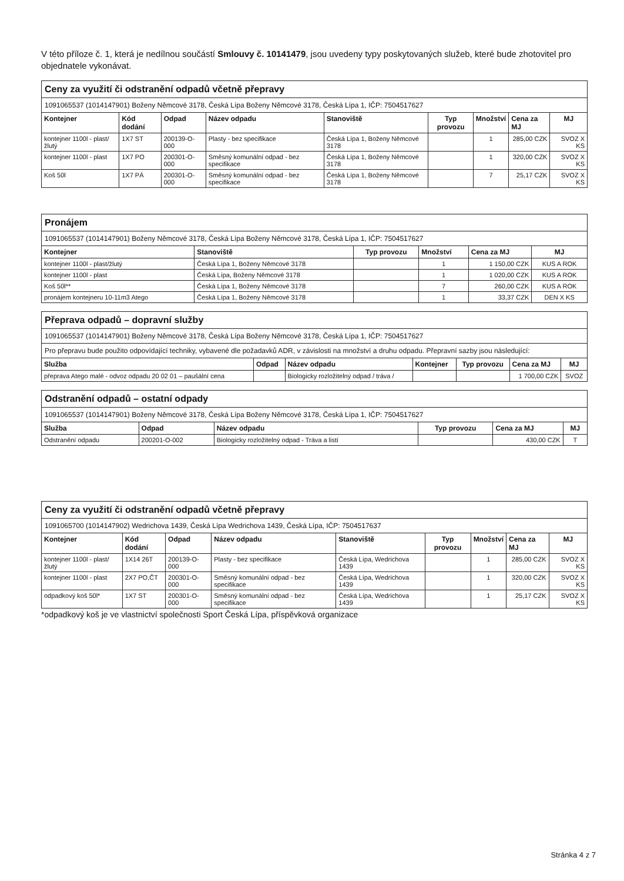V této příloze č. 1, která je nedílnou součástí Smlouvy č. 10141479, jsou uvedeny typy poskytovaných služeb, které bude zhotovitel pro objednatele vykonávat.
| Ceny za využití či odstranění odpadů včetně přepravy | | | | | | | | |
| 1091065537 (1014147901) Boženy Němcové 3178, Česká Lípa Boženy Němcové 3178, Česká Lípa 1, IČP: 7504517627 | | | | | | | | |
| Kontejner | Kód dodání | Odpad | Název odpadu | Stanoviště | Typ provozu | Množství | Cena za MJ | MJ |
| kontejner 1100l - plast/žlutý | 1X7 ST | 200139-O-000 | Plasty - bez specifikace | Česká Lípa 1, Boženy Němcové 3178 | | 1 | 285,00 CZK | SVOZ X KS |
| kontejner 1100l - plast | 1X7 PO | 200301-O-000 | Směsný komunální odpad - bez specifikace | Česká Lípa 1, Boženy Němcové 3178 | | 1 | 320,00 CZK | SVOZ X KS |
| Koš 50l | 1X7 PÁ | 200301-O-000 | Směsný komunální odpad - bez specifikace | Česká Lípa 1, Boženy Němcové 3178 | | 7 | 25,17 CZK | SVOZ X KS |
| Pronájem | | | | | |
| 1091065537 (1014147901) Boženy Němcové 3178, Česká Lípa Boženy Němcové 3178, Česká Lípa 1, IČP: 7504517627 | | | | | |
| Kontejner | Stanoviště | Typ provozu | Množství | Cena za MJ | MJ |
| kontejner 1100l - plast/žlutý | Česká Lípa 1, Boženy Němcové 3178 | | 1 | 1 150,00 CZK | KUS A ROK |
| kontejner 1100l - plast | Česká Lípa, Boženy Němcové 3178 | | 1 | 1 020,00 CZK | KUS A ROK |
| Koš 50l** | Česká Lípa 1, Boženy Němcové 3178 | | 7 | 260,00 CZK | KUS A ROK |
| pronájem kontejneru 10-11m3 Atego | Česká Lípa 1, Boženy Němcové 3178 | | 1 | 33,37 CZK | DEN X KS |
| Přeprava odpadů – dopravní služby | | | | | | |
| 1091065537 (1014147901) Boženy Němcové 3178, Česká Lípa Boženy Němcové 3178, Česká Lípa 1, IČP: 7504517627 | | | | | | |
| Pro přepravu bude použito odpovídající techniky, vybavené dle požadavků ADR, v závislosti na množství a druhu odpadu. Přepravní sazby jsou následující: | | | | | | |
| Služba | Odpad | Název odpadu | Kontejner | Typ provozu | Cena za MJ | MJ |
| přeprava Atego malé - odvoz odpadu 20 02 01 – paušální cena | | Biologicky rozložitelný odpad / tráva / | | | 1 700,00 CZK | SVOZ |
| Odstranění odpadů – ostatní odpady | | | | | |
| 1091065537 (1014147901) Boženy Němcové 3178, Česká Lípa Boženy Němcové 3178, Česká Lípa 1, IČP: 7504517627 | | | | | |
| Služba | Odpad | Název odpadu | Typ provozu | Cena za MJ | MJ |
| Odstranění odpadu | 200201-O-002 | Biologicky rozložitelný odpad - Tráva a listí | | 430,00 CZK | T |
| Ceny za využití či odstranění odpadů včetně přepravy | | | | | | | | |
| 1091065700 (1014147902) Wedrichova 1439, Česká Lípa Wedrichova 1439, Česká Lípa, IČP: 7504517637 | | | | | | | | |
| Kontejner | Kód dodání | Odpad | Název odpadu | Stanoviště | Typ provozu | Množství | Cena za MJ | MJ |
| kontejner 1100l - plast/žlutý | 1X14 26T | 200139-O-000 | Plasty - bez specifikace | Česká Lípa, Wedrichova 1439 | | 1 | 285,00 CZK | SVOZ X KS |
| kontejner 1100l - plast | 2X7 PO,ČT | 200301-O-000 | Směsný komunální odpad - bez specifikace | Česká Lípa, Wedrichova 1439 | | 1 | 320,00 CZK | SVOZ X KS |
| odpadkový koš 50l* | 1X7 ST | 200301-O-000 | Směsný komunální odpad - bez specifikace | Česká Lípa, Wedrichova 1439 | | 1 | 25,17 CZK | SVOZ X KS |
*odpadkový koš je ve vlastnictví společnosti Sport Česká Lípa, příspěvková organizace
Stránka 4 z 7